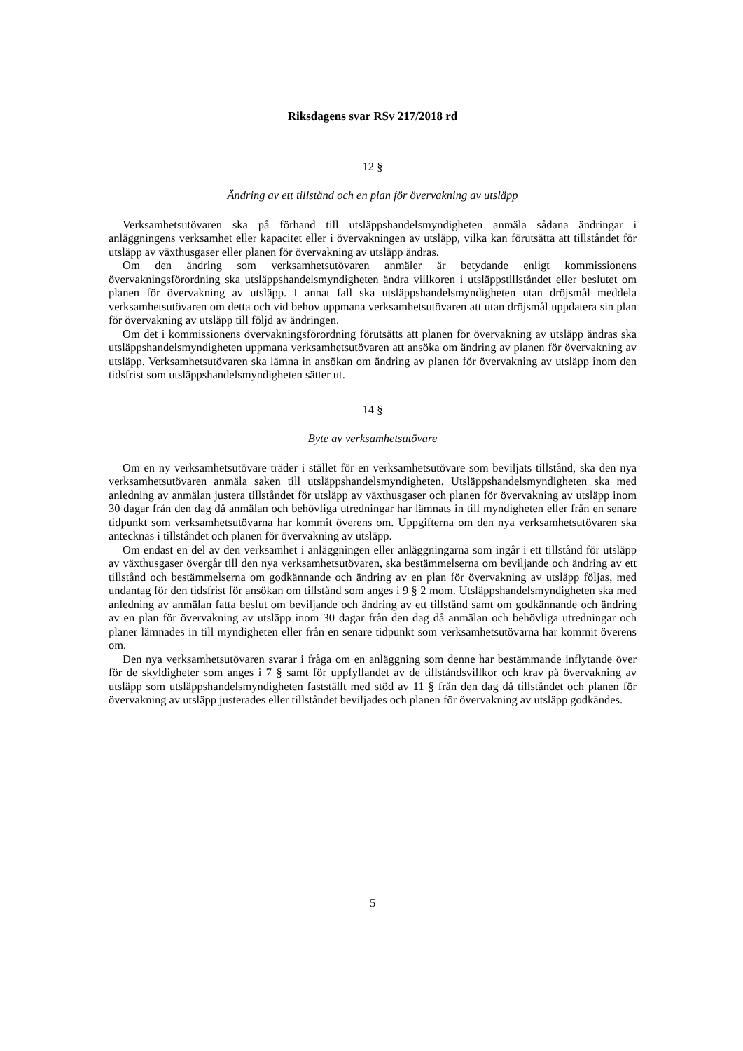Riksdagens svar RSv 217/2018 rd
12 §
Ändring av ett tillstånd och en plan för övervakning av utsläpp
Verksamhetsutövaren ska på förhand till utsläppshandelsmyndigheten anmäla sådana ändringar i anläggningens verksamhet eller kapacitet eller i övervakningen av utsläpp, vilka kan förutsätta att tillståndet för utsläpp av växthusgaser eller planen för övervakning av utsläpp ändras.
Om den ändring som verksamhetsutövaren anmäler är betydande enligt kommissionens övervakningsförordning ska utsläppshandelsmyndigheten ändra villkoren i utsläppstillståndet eller beslutet om planen för övervakning av utsläpp. I annat fall ska utsläppshandelsmyndigheten utan dröjsmål meddela verksamhetsutövaren om detta och vid behov uppmana verksamhetsutövaren att utan dröjsmål uppdatera sin plan för övervakning av utsläpp till följd av ändringen.
Om det i kommissionens övervakningsförordning förutsätts att planen för övervakning av utsläpp ändras ska utsläppshandelsmyndigheten uppmana verksamhetsutövaren att ansöka om ändring av planen för övervakning av utsläpp. Verksamhetsutövaren ska lämna in ansökan om ändring av planen för övervakning av utsläpp inom den tidsfrist som utsläppshandelsmyndigheten sätter ut.
14 §
Byte av verksamhetsutövare
Om en ny verksamhetsutövare träder i stället för en verksamhetsutövare som beviljats tillstånd, ska den nya verksamhetsutövaren anmäla saken till utsläppshandelsmyndigheten. Utsläppshandelsmyndigheten ska med anledning av anmälan justera tillståndet för utsläpp av växthusgaser och planen för övervakning av utsläpp inom 30 dagar från den dag då anmälan och behövliga utredningar har lämnats in till myndigheten eller från en senare tidpunkt som verksamhetsutövarna har kommit överens om. Uppgifterna om den nya verksamhetsutövaren ska antecknas i tillståndet och planen för övervakning av utsläpp.
Om endast en del av den verksamhet i anläggningen eller anläggningarna som ingår i ett tillstånd för utsläpp av växthusgaser övergår till den nya verksamhetsutövaren, ska bestämmelserna om beviljande och ändring av ett tillstånd och bestämmelserna om godkännande och ändring av en plan för övervakning av utsläpp följas, med undantag för den tidsfrist för ansökan om tillstånd som anges i 9 § 2 mom. Utsläppshandelsmyndigheten ska med anledning av anmälan fatta beslut om beviljande och ändring av ett tillstånd samt om godkännande och ändring av en plan för övervakning av utsläpp inom 30 dagar från den dag då anmälan och behövliga utredningar och planer lämnades in till myndigheten eller från en senare tidpunkt som verksamhetsutövarna har kommit överens om.
Den nya verksamhetsutövaren svarar i fråga om en anläggning som denne har bestämmande inflytande över för de skyldigheter som anges i 7 § samt för uppfyllandet av de tillståndsvillkor och krav på övervakning av utsläpp som utsläppshandelsmyndigheten fastställt med stöd av 11 § från den dag då tillståndet och planen för övervakning av utsläpp justerades eller tillståndet beviljades och planen för övervakning av utsläpp godkändes.
5